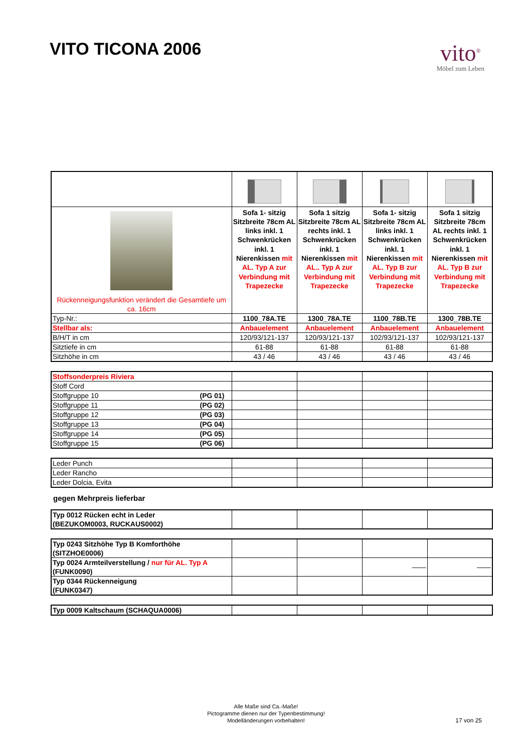VITO TICONA 2006
vito<sup>®</sup>
Möbel zum Leben
| Rückenneigungsfunktion verändert die Gesamtiefe um ca. 16cm | Sofa 1- sitzig Sitzbreite 78cm AL links inkl. 1 Schwenkrücken inkl. 1 Nierenkissen mit AL. Typ A zur Verbindung mit Trapezecke | Sofa 1 sitzig Sitzbreite 78cm AL rechts inkl. 1 Schwenkrücken inkl. 1 Nierenkissen mit AL.. Typ A zur Verbindung mit Trapezecke | Sofa 1- sitzig Sitzbreite 78cm AL links inkl. 1 Schwenkrücken inkl. 1 Nierenkissen mit AL. Typ B zur Verbindung mit Trapezecke | Sofa 1 sitzig Sitzbreite 78cm AL rechts inkl. 1 Schwenkrücken inkl. 1 Nierenkissen mit AL. Typ B zur Verbindung mit Trapezecke |
| Typ-Nr.: | 1100_78A.TE | 1300_78A.TE | 1100_78B.TE | 1300_78B.TE |
| Stellbar als: | Anbauelement | Anbauelement | Anbauelement | Anbauelement |
| B/H/T in cm | 120/93/121-137 | 120/93/121-137 | 102/93/121-137 | 102/93/121-137 |
| Sitztiefe in cm | 61-88 | 61-88 | 61-88 | 61-88 |
| Sitzhöhe in cm | 43 / 46 | 43 / 46 | 43 / 46 | 43 / 46 |
| Stoffsonderpreis Riviera | | | | |
| Stoff Cord | | | | |
| Stoffgruppe 10 (PG 01) | | | | |
| Stoffgruppe 11 (PG 02) | | | | |
| Stoffgruppe 12 (PG 03) | | | | |
| Stoffgruppe 13 (PG 04) | | | | |
| Stoffgruppe 14 (PG 05) | | | | |
| Stoffgruppe 15 (PG 06) | | | | |
| Leder Punch | | | | |
| Leder Rancho | | | | |
| Leder Dolcia, Evita | | | | |
gegen Mehrpreis lieferbar
| Typ 0012 Rücken echt in Leder (BEZUKOM0003, RUCKAUS0002) | | | | |
| Typ 0243 Sitzhöhe Typ B Komforthöhe (SITZHOE0006) | | | | |
| Typ 0024 Armteilverstellung / nur für AL. Typ A (FUNK0090) | | | —— | —— |
| Typ 0344 Rückenneigung (FUNK0347) | | | | |
| Typ 0009 Kaltschaum (SCHAQUA0006) | | | | |
Alle Maße sind Ca.-Maße!
Pictogramme dienen nur der Typenbestimmung!
Modelländerungen vorbehalten!
17 von 25